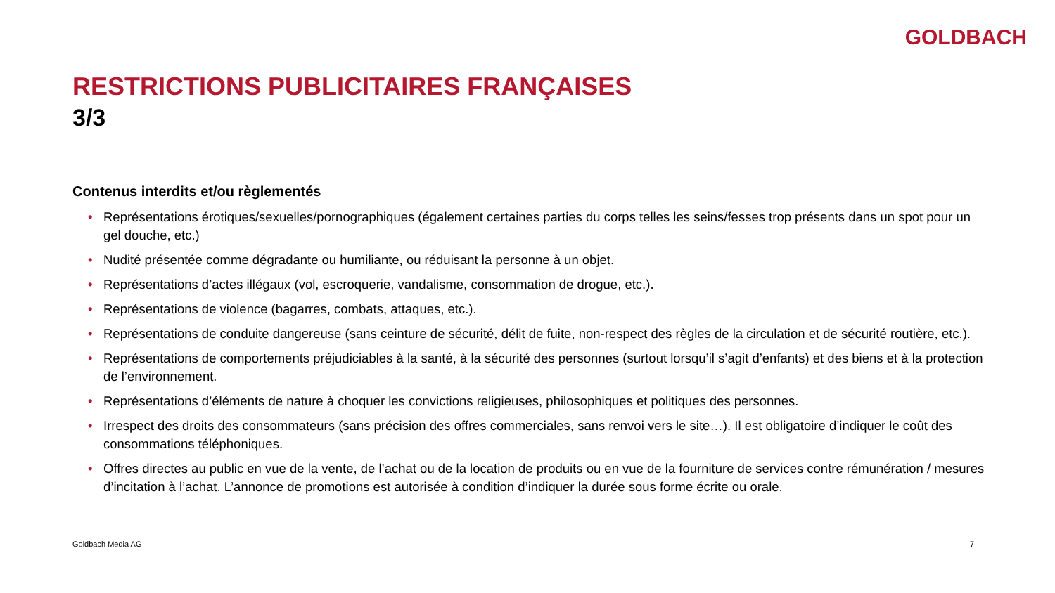GOLDBACH
RESTRICTIONS PUBLICITAIRES FRANÇAISES
3/3
Contenus interdits et/ou règlementés
• Représentations érotiques/sexuelles/pornographiques (également certaines parties du corps telles les seins/fesses trop présents dans un spot pour un gel douche, etc.)
• Nudité présentée comme dégradante ou humiliante, ou réduisant la personne à un objet.
• Représentations d’actes illégaux (vol, escroquerie, vandalisme, consommation de drogue, etc.).
• Représentations de violence (bagarres, combats, attaques, etc.).
• Représentations de conduite dangereuse (sans ceinture de sécurité, délit de fuite, non-respect des règles de la circulation et de sécurité routière, etc.).
• Représentations de comportements préjudiciables à la santé, à la sécurité des personnes (surtout lorsqu’il s’agit d’enfants) et des biens et à la protection de l’environnement.
• Représentations d’éléments de nature à choquer les convictions religieuses, philosophiques et politiques des personnes.
• Irrespect des droits des consommateurs (sans précision des offres commerciales, sans renvoi vers le site…). Il est obligatoire d’indiquer le coût des consommations téléphoniques.
• Offres directes au public en vue de la vente, de l’achat ou de la location de produits ou en vue de la fourniture de services contre rémunération / mesures d’incitation à l’achat. L’annonce de promotions est autorisée à condition d’indiquer la durée sous forme écrite ou orale.
Goldbach Media AG 7